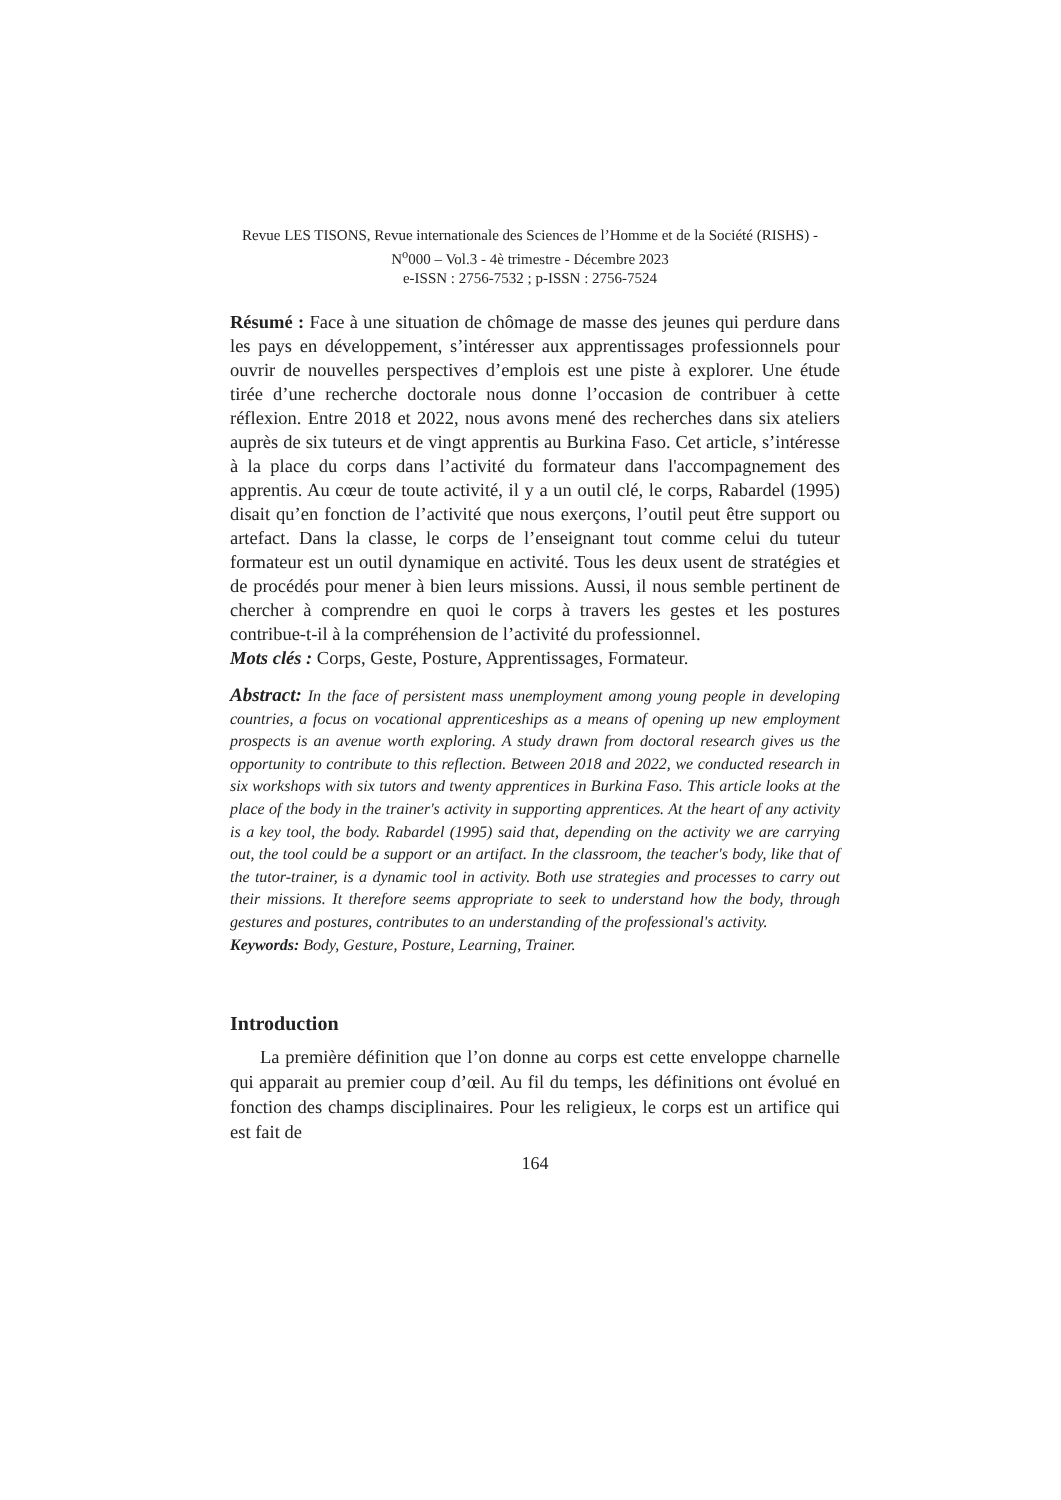Revue LES TISONS, Revue internationale des Sciences de l’Homme et de la Société (RISHS) - N<sup>o</sup>000 – Vol.3 - 4è trimestre - Décembre 2023
e-ISSN : 2756-7532 ; p-ISSN : 2756-7524
Résumé : Face à une situation de chômage de masse des jeunes qui perdure dans les pays en développement, s’intéresser aux apprentissages professionnels pour ouvrir de nouvelles perspectives d’emplois est une piste à explorer. Une étude tirée d’une recherche doctorale nous donne l’occasion de contribuer à cette réflexion. Entre 2018 et 2022, nous avons mené des recherches dans six ateliers auprès de six tuteurs et de vingt apprentis au Burkina Faso. Cet article, s’intéresse à la place du corps dans l’activité du formateur dans l'accompagnement des apprentis. Au cœur de toute activité, il y a un outil clé, le corps, Rabardel (1995) disait qu’en fonction de l’activité que nous exerçons, l’outil peut être support ou artefact. Dans la classe, le corps de l’enseignant tout comme celui du tuteur formateur est un outil dynamique en activité. Tous les deux usent de stratégies et de procédés pour mener à bien leurs missions. Aussi, il nous semble pertinent de chercher à comprendre en quoi le corps à travers les gestes et les postures contribue-t-il à la compréhension de l’activité du professionnel.
Mots clés : Corps, Geste, Posture, Apprentissages, Formateur.
Abstract: In the face of persistent mass unemployment among young people in developing countries, a focus on vocational apprenticeships as a means of opening up new employment prospects is an avenue worth exploring. A study drawn from doctoral research gives us the opportunity to contribute to this reflection. Between 2018 and 2022, we conducted research in six workshops with six tutors and twenty apprentices in Burkina Faso. This article looks at the place of the body in the trainer's activity in supporting apprentices. At the heart of any activity is a key tool, the body. Rabardel (1995) said that, depending on the activity we are carrying out, the tool could be a support or an artifact. In the classroom, the teacher's body, like that of the tutor-trainer, is a dynamic tool in activity. Both use strategies and processes to carry out their missions. It therefore seems appropriate to seek to understand how the body, through gestures and postures, contributes to an understanding of the professional's activity.
Keywords: Body, Gesture, Posture, Learning, Trainer.
Introduction
La première définition que l’on donne au corps est cette enveloppe charnelle qui apparait au premier coup d’œil. Au fil du temps, les définitions ont évolué en fonction des champs disciplinaires. Pour les religieux, le corps est un artifice qui est fait de
164